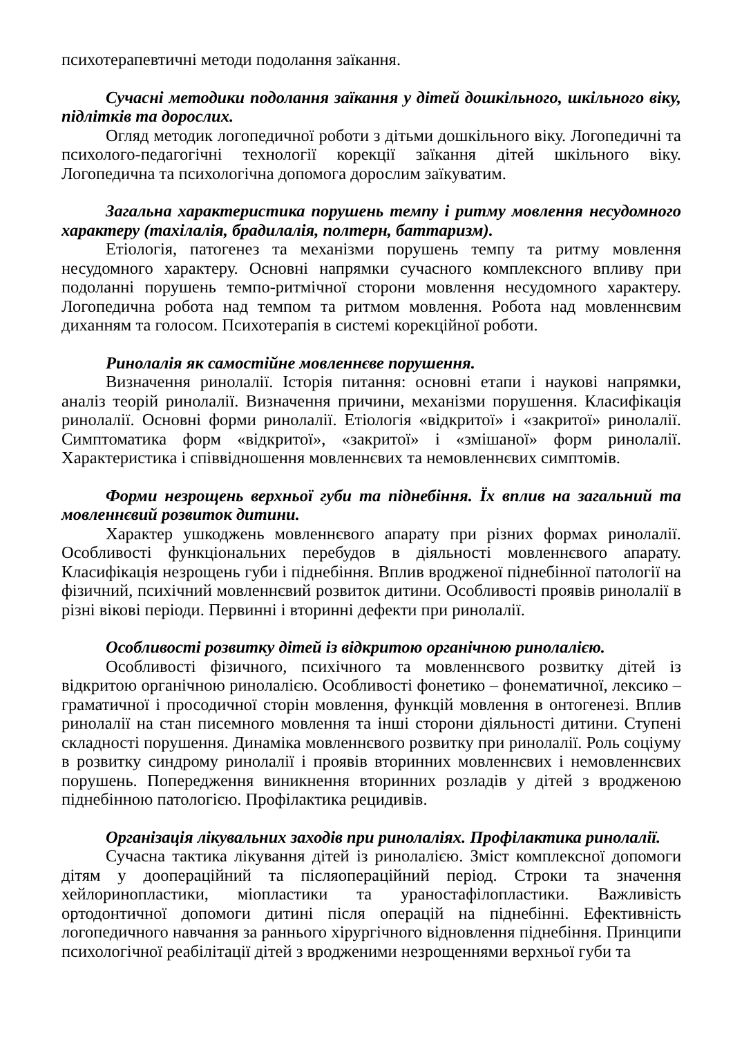психотерапевтичні методи подолання заїкання.
Сучасні методики подолання заїкання у дітей дошкільного, шкільного віку, підлітків та дорослих.
Огляд методик логопедичної роботи з дітьми дошкільного віку. Логопедичні та психолого-педагогічні технології корекції заїкання дітей шкільного віку. Логопедична та психологічна допомога дорослим заїкуватим.
Загальна характеристика порушень темпу і ритму мовлення несудомного характеру (тахілалія, брадилалія, полтерн, баттаризм).
Етіологія, патогенез та механізми порушень темпу та ритму мовлення несудомного характеру. Основні напрямки сучасного комплексного впливу при подоланні порушень темпо-ритмічної сторони мовлення несудомного характеру. Логопедична робота над темпом та ритмом мовлення. Робота над мовленнєвим диханням та голосом. Психотерапія в системі корекційної роботи.
Ринолалія як самостійне мовленнєве порушення.
Визначення ринолалії. Історія питання: основні етапи і наукові напрямки, аналіз теорій ринолалії. Визначення причини, механізми порушення. Класифікація ринолалії. Основні форми ринолалії. Етіологія «відкритої» і «закритої» ринолалії. Симптоматика форм «відкритої», «закритої» і «змішаної» форм ринолалії. Характеристика і співвідношення мовленнєвих та немовленнєвих симптомів.
Форми незрощень верхньої губи та піднебіння. Їх вплив на загальний та мовленнєвий розвиток дитини.
Характер ушкоджень мовленнєвого апарату при різних формах ринолалії. Особливості функціональних перебудов в діяльності мовленнєвого апарату. Класифікація незрощень губи і піднебіння. Вплив вродженої піднебінної патології на фізичний, психічний мовленнєвий розвиток дитини. Особливості проявів ринолалії в різні вікові періоди. Первинні і вторинні дефекти при ринолалії.
Особливості розвитку дітей із відкритою органічною ринолалією.
Особливості фізичного, психічного та мовленнєвого розвитку дітей із відкритою органічною ринолалією. Особливості фонетико – фонематичної, лексико – граматичної і просодичної сторін мовлення, функцій мовлення в онтогенезі. Вплив ринолалії на стан писемного мовлення та інші сторони діяльності дитини. Ступені складності порушення. Динаміка мовленнєвого розвитку при ринолалії. Роль соціуму в розвитку синдрому ринолалії і проявів вторинних мовленнєвих і немовленнєвих порушень. Попередження виникнення вторинних розладів у дітей з вродженою піднебінною патологією. Профілактика рецидивів.
Організація лікувальних заходів при ринолаліях. Профілактика ринолалії.
Сучасна тактика лікування дітей із ринолалією. Зміст комплексної допомоги дітям у доопераційний та післяопераційний період. Строки та значення хейлоринопластики, міопластики та ураностафілопластики. Важливість ортодонтичної допомоги дитині після операцій на піднебінні. Ефективність логопедичного навчання за раннього хірургічного відновлення піднебіння. Принципи психологічної реабілітації дітей з вродженими незрощеннями верхньої губи та